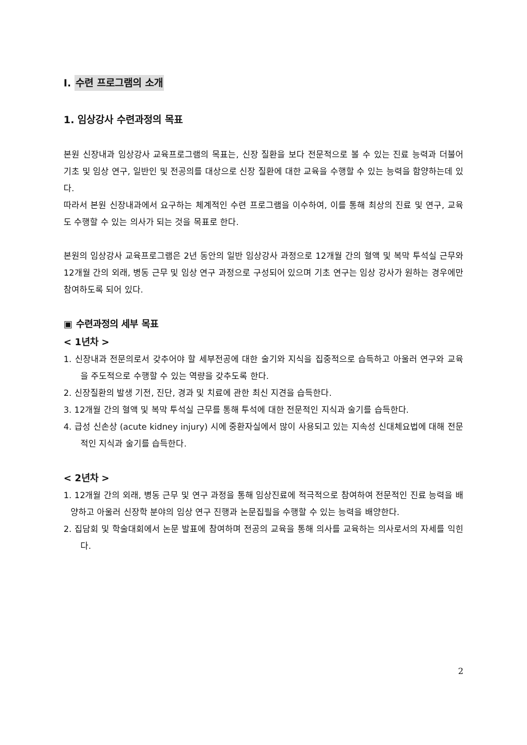I. 수련 프로그램의 소개
1. 임상강사 수련과정의 목표
본원 신장내과 임상강사 교육프로그램의 목표는, 신장 질환을 보다 전문적으로 볼 수 있는 진료 능력과 더불어 기초 및 임상 연구, 일반인 및 전공의를 대상으로 신장 질환에 대한 교육을 수행할 수 있는 능력을 함양하는데 있다.
따라서 본원 신장내과에서 요구하는 체계적인 수련 프로그램을 이수하여, 이를 통해 최상의 진료 및 연구, 교육도 수행할 수 있는 의사가 되는 것을 목표로 한다.
본원의 임상강사 교육프로그램은 2년 동안의 일반 임상강사 과정으로 12개월 간의 혈액 및 복막 투석실 근무와 12개월 간의 외래, 병동 근무 및 임상 연구 과정으로 구성되어 있으며 기초 연구는 임상 강사가 원하는 경우에만 참여하도록 되어 있다.
▣ 수련과정의 세부 목표
< 1년차 >
1. 신장내과 전문의로서 갖추어야 할 세부전공에 대한 술기와 지식을 집중적으로 습득하고 아울러 연구와 교육을 주도적으로 수행할 수 있는 역량을 갖추도록 한다.
2. 신장질환의 발생 기전, 진단, 경과 및 치료에 관한 최신 지견을 습득한다.
3. 12개월 간의 혈액 및 복막 투석실 근무를 통해 투석에 대한 전문적인 지식과 술기를 습득한다.
4. 급성 신손상 (acute kidney injury) 시에 중환자실에서 많이 사용되고 있는 지속성 신대체요법에 대해 전문적인 지식과 술기를 습득한다.
< 2년차 >
1. 12개월 간의 외래, 병동 근무 및 연구 과정을 통해 임상진료에 적극적으로 참여하여 전문적인 진료 능력을 배양하고 아울러 신장학 분야의 임상 연구 진행과 논문집필을 수행할 수 있는 능력을 배양한다.
2. 집담회 및 학술대회에서 논문 발표에 참여하며 전공의 교육을 통해 의사를 교육하는 의사로서의 자세를 익힌다.
2